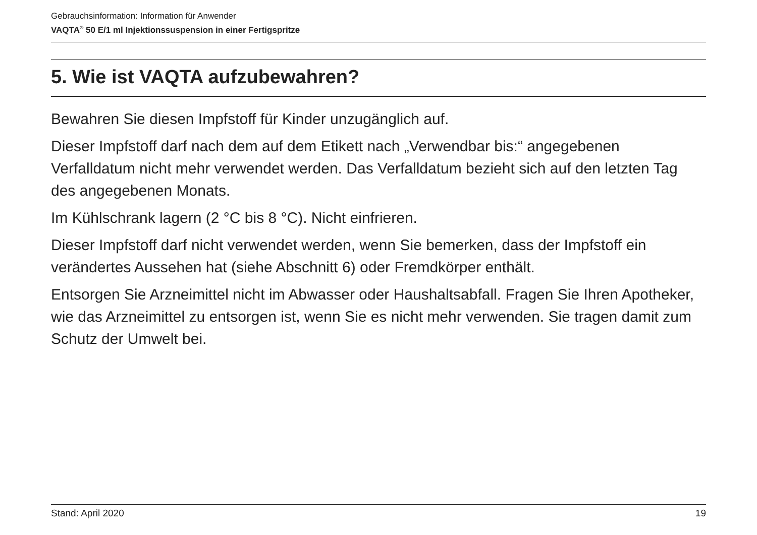Gebrauchsinformation: Information für Anwender
VAQTA<sup>®</sup> 50 E/1 ml Injektionssuspension in einer Fertigspritze
5. Wie ist VAQTA aufzubewahren?
Bewahren Sie diesen Impfstoff für Kinder unzugänglich auf.
Dieser Impfstoff darf nach dem auf dem Etikett nach „Verwendbar bis:“ angegebenen Verfalldatum nicht mehr verwendet werden. Das Verfalldatum bezieht sich auf den letzten Tag des angegebenen Monats.
Im Kühlschrank lagern (2 °C bis 8 °C). Nicht einfrieren.
Dieser Impfstoff darf nicht verwendet werden, wenn Sie bemerken, dass der Impfstoff ein verändertes Aussehen hat (siehe Abschnitt 6) oder Fremdkörper enthält.
Entsorgen Sie Arzneimittel nicht im Abwasser oder Haushaltsabfall. Fragen Sie Ihren Apotheker, wie das Arzneimittel zu entsorgen ist, wenn Sie es nicht mehr verwenden. Sie tragen damit zum Schutz der Umwelt bei.
Stand: April 2020 19